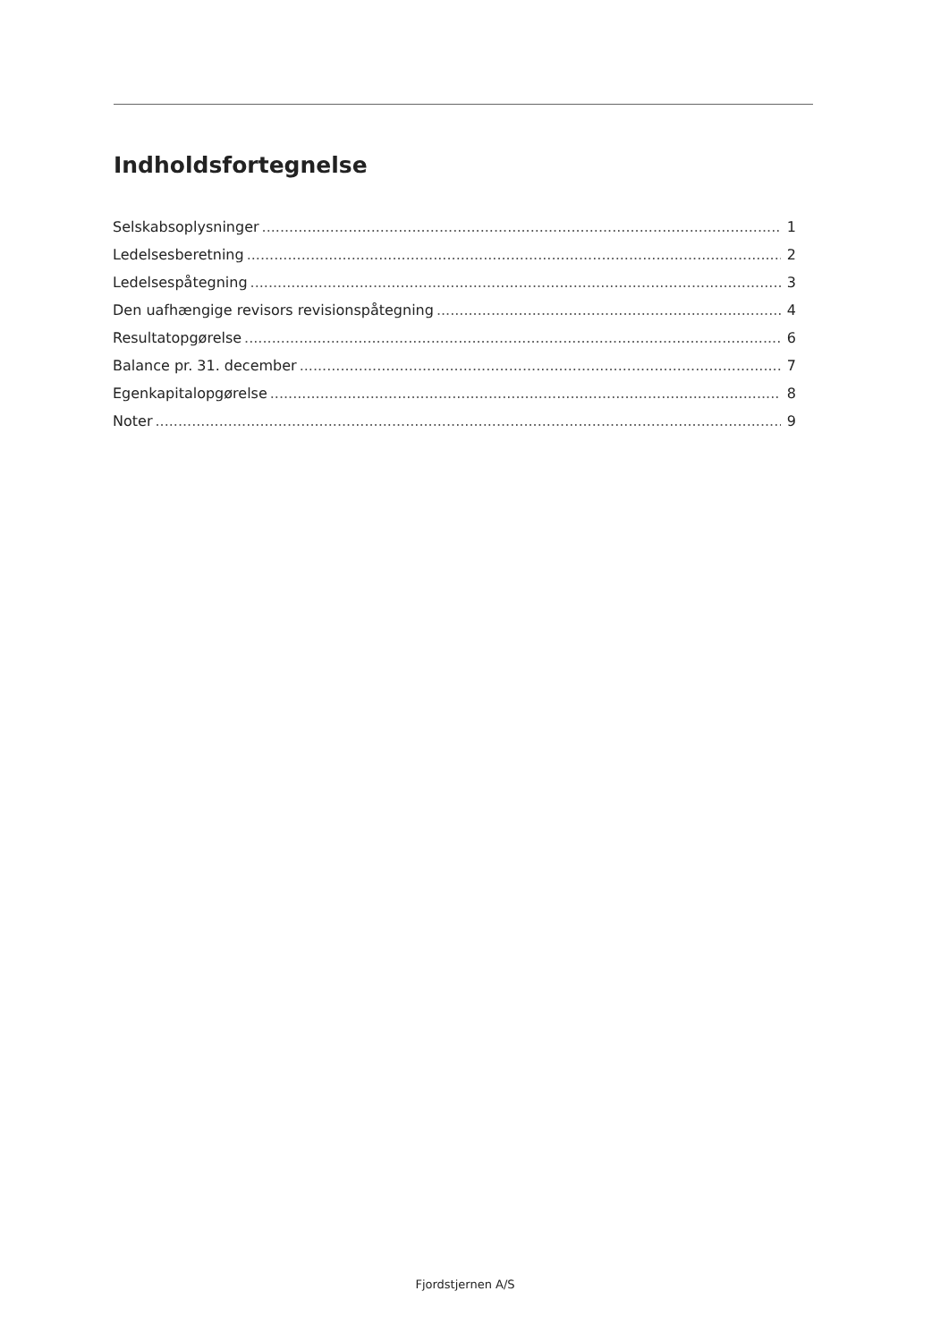Indholdsfortegnelse
Selskabsoplysninger 1
Ledelsesberetning 2
Ledelsespåtegning 3
Den uafhængige revisors revisionspåtegning 4
Resultatopgørelse 6
Balance pr. 31. december 7
Egenkapitalopgørelse 8
Noter 9
Fjordstjernen A/S